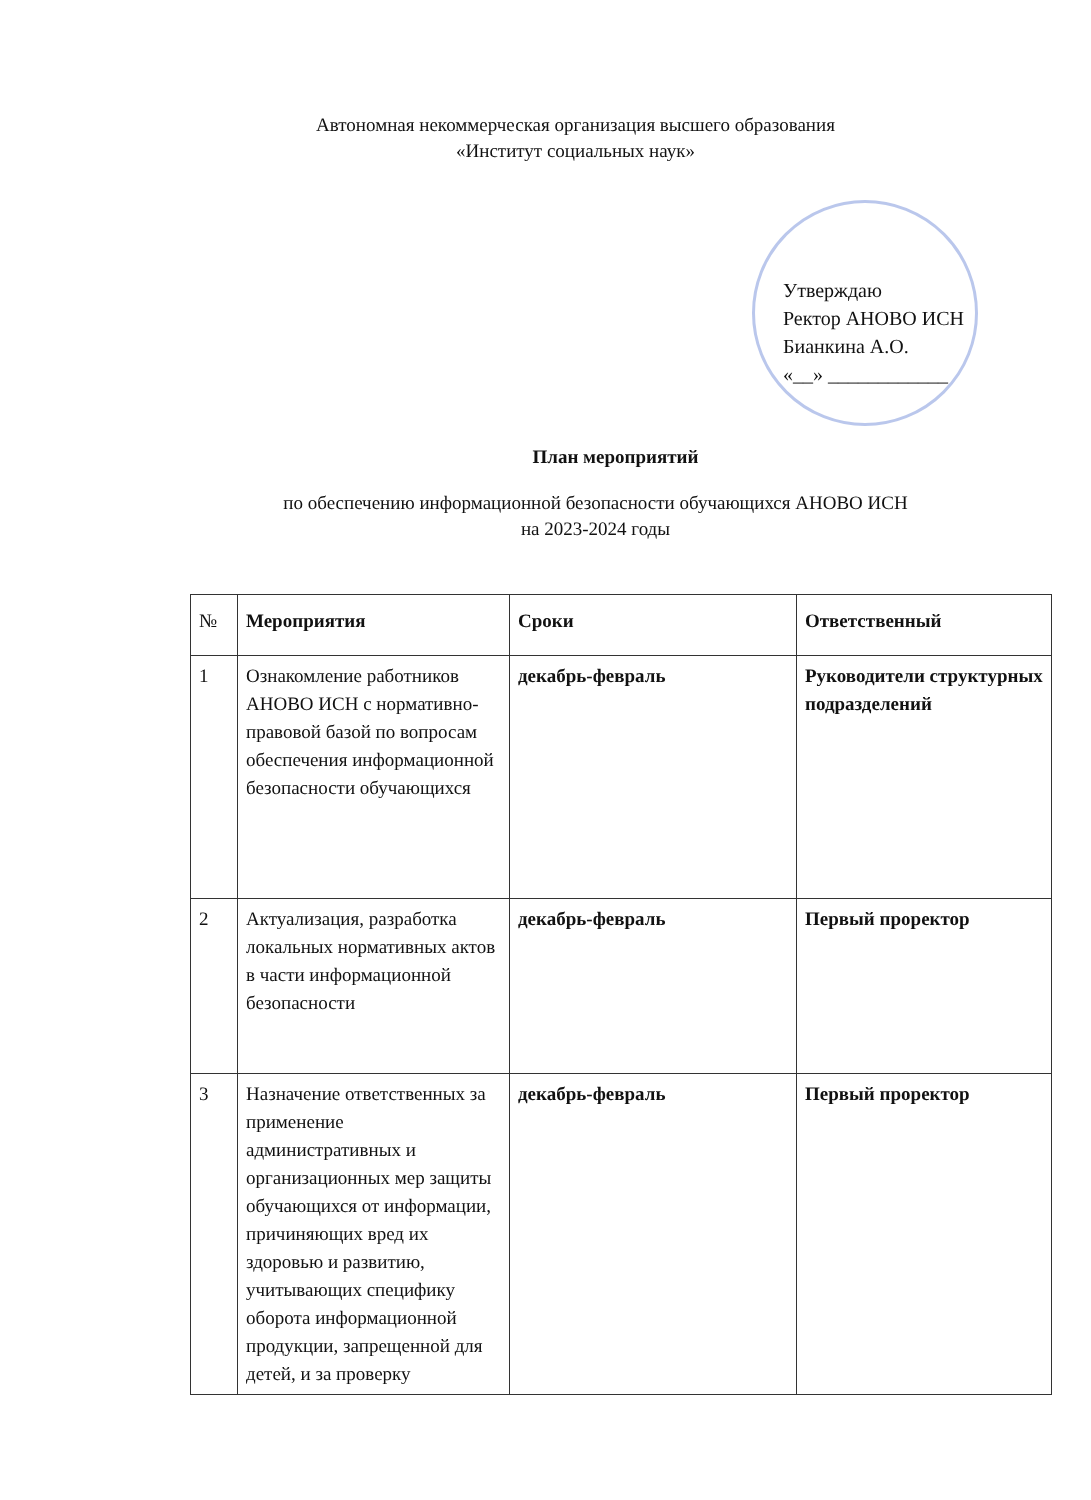Автономная некоммерческая организация высшего образования
«Институт социальных наук»
Утверждаю
Ректор АНОВО ИСН
Бианкина А.О.
«__» ____________
План мероприятий
по обеспечению информационной безопасности обучающихся АНОВО ИСН
на 2023-2024 годы
| № | Мероприятия | Сроки | Ответственный |
| --- | --- | --- | --- |
| 1 | Ознакомление работников АНОВО ИСН с нормативно-правовой базой по вопросам обеспечения информационной безопасности обучающихся | декабрь-февраль | Руководители структурных подразделений |
| 2 | Актуализация, разработка локальных нормативных актов в части информационной безопасности | декабрь-февраль | Первый проректор |
| 3 | Назначение ответственных за применение административных и организационных мер защиты обучающихся от информации, причиняющих вред их здоровью и развитию, учитывающих специфику оборота информационной продукции, запрещенной для детей, и за проверку | декабрь-февраль | Первый проректор |